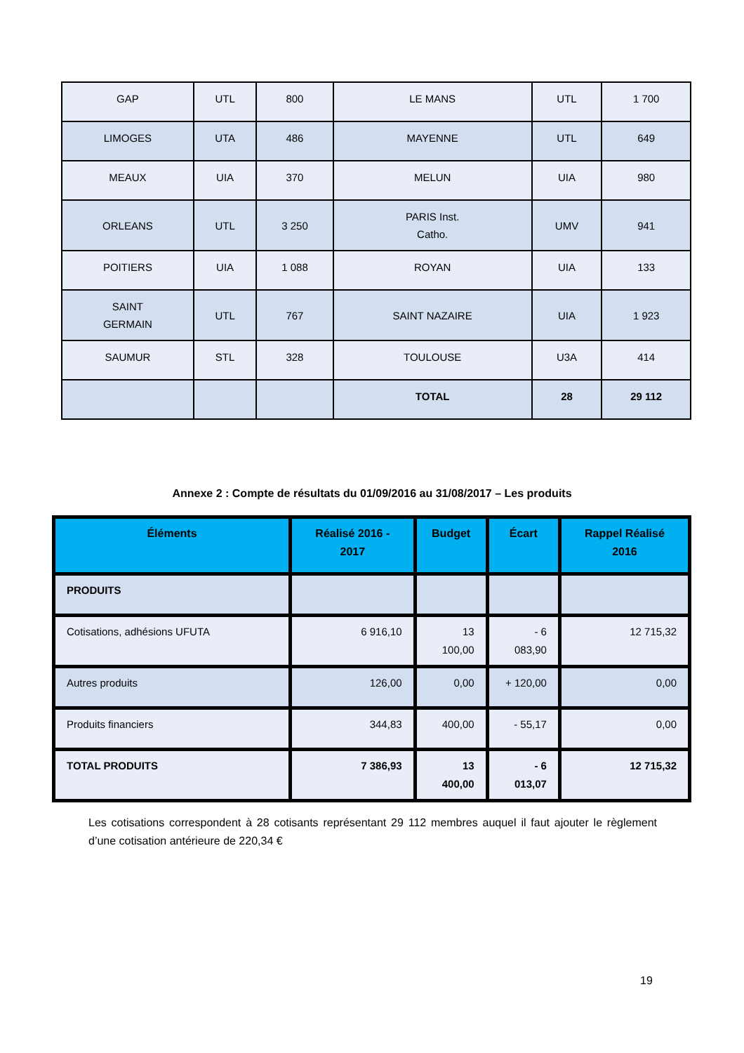| GAP | UTL | 800 | LE MANS | UTL | 1 700 |
| LIMOGES | UTA | 486 | MAYENNE | UTL | 649 |
| MEAUX | UIA | 370 | MELUN | UIA | 980 |
| ORLEANS | UTL | 3 250 | PARIS Inst. Catho. | UMV | 941 |
| POITIERS | UIA | 1 088 | ROYAN | UIA | 133 |
| SAINT GERMAIN | UTL | 767 | SAINT NAZAIRE | UIA | 1 923 |
| SAUMUR | STL | 328 | TOULOUSE | U3A | 414 |
| | | | TOTAL | 28 | 29 112 |
Annexe 2 : Compte de résultats du 01/09/2016 au 31/08/2017 – Les produits
| Éléments | Réalisé 2016 - 2017 | Budget | Écart | Rappel Réalisé 2016 |
| --- | --- | --- | --- | --- |
| PRODUITS | | | | |
| Cotisations, adhésions UFUTA | 6 916,10 | 13 100,00 | - 6 083,90 | 12 715,32 |
| Autres produits | 126,00 | 0,00 | + 120,00 | 0,00 |
| Produits financiers | 344,83 | 400,00 | - 55,17 | 0,00 |
| TOTAL PRODUITS | 7 386,93 | 13 400,00 | - 6 013,07 | 12 715,32 |
Les cotisations correspondent à 28 cotisants représentant 29 112 membres auquel il faut ajouter le règlement d’une cotisation antérieure de 220,34 €
19